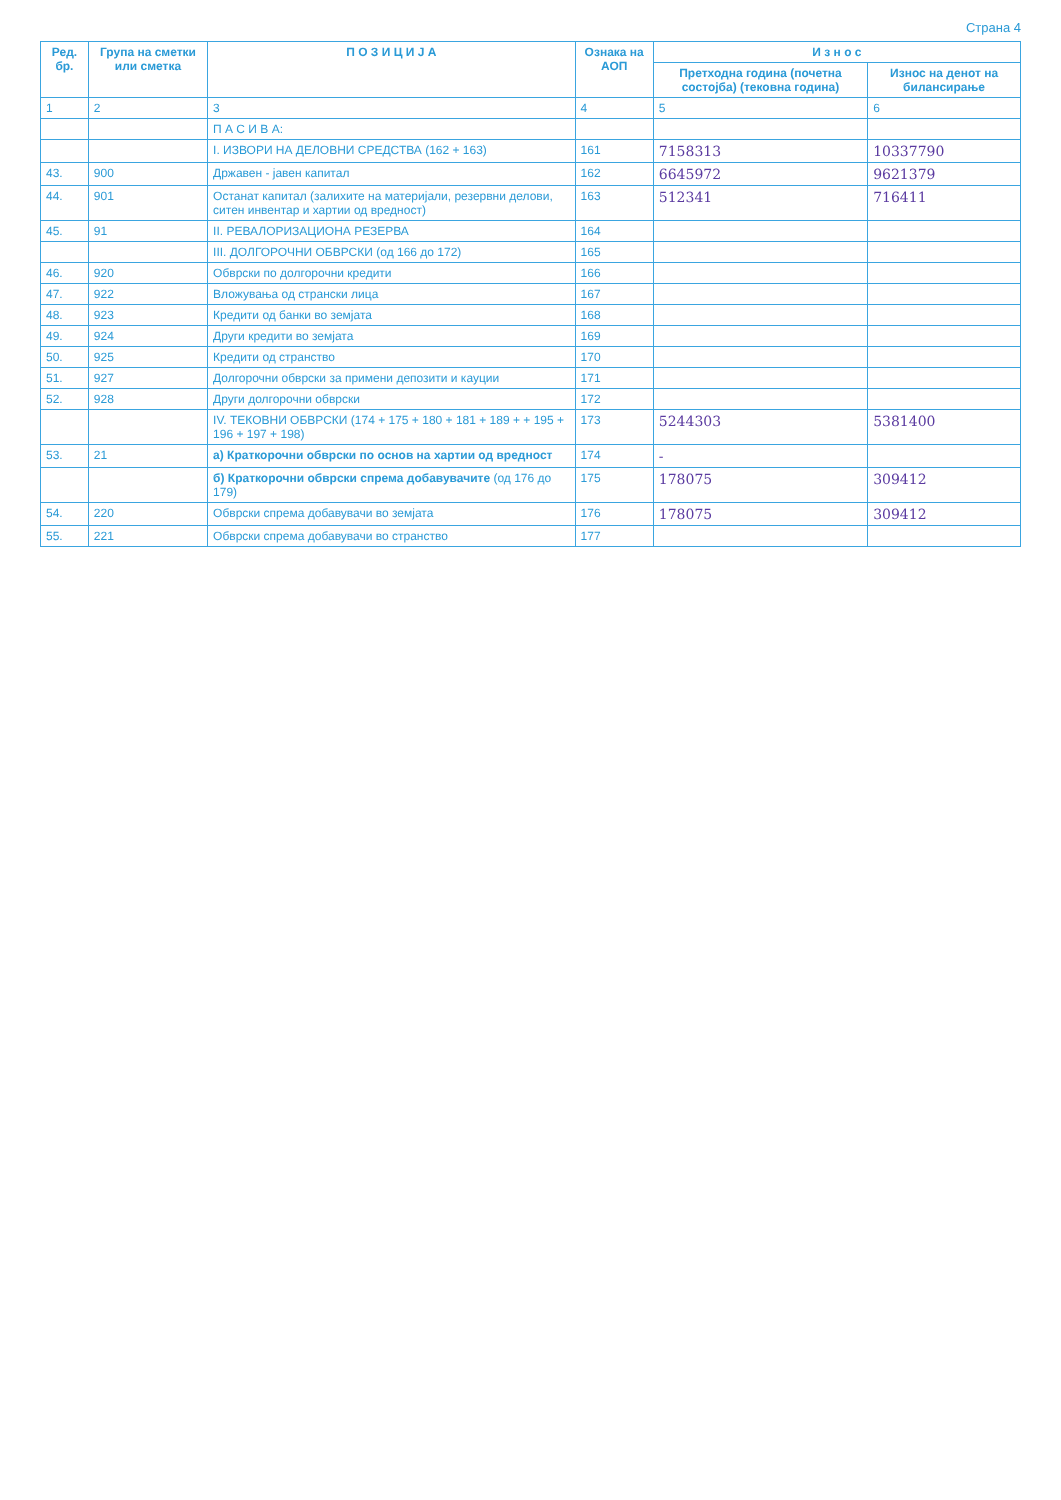Страна 4
| Ред. бр. | Група на сметки или сметка | П О З И Ц И Ј А | Ознака на АОП | И з н о с | |
| --- | --- | --- | --- | --- | --- |
| | | | | Претходна година (почетна состојба) (тековна година) | Износ на денот на билансирање |
| 1 | 2 | 3 | 4 | 5 | 6 |
| | | П А С И В А: | | | |
| | | I. ИЗВОРИ НА ДЕЛОВНИ СРЕДСТВА (162 + 163) | 161 | 7158313 | 10337790 |
| 43. | 900 | Државен - јавен капитал | 162 | 6645972 | 9621379 |
| 44. | 901 | Останат капитал (залихите на материјали, резервни делови, ситен инвентар и хартии од вредност) | 163 | 512341 | 716411 |
| 45. | 91 | II. РЕВАЛОРИЗАЦИОНА РЕЗЕРВА | 164 | | |
| | | III. ДОЛГОРОЧНИ ОБВРСКИ (од 166 до 172) | 165 | | |
| 46. | 920 | Обврски по долгорочни кредити | 166 | | |
| 47. | 922 | Вложувања од странски лица | 167 | | |
| 48. | 923 | Кредити од банки во земјата | 168 | | |
| 49. | 924 | Други кредити во земјата | 169 | | |
| 50. | 925 | Кредити од странство | 170 | | |
| 51. | 927 | Долгорочни обврски за примени депозити и кауции | 171 | | |
| 52. | 928 | Други долгорочни обврски | 172 | | |
| | | IV. ТЕКОВНИ ОБВРСКИ (174 + 175 + 180 + 181 + 189 + + 195 + 196 + 197 + 198) | 173 | 5244303 | 5381400 |
| 53. | 21 | а) Краткорочни обврски по основ на хартии од вредност | 174 | - | |
| | | б) Краткорочни обврски спрема добавувачите (од 176 до 179) | 175 | 178075 | 309412 |
| 54. | 220 | Обврски спрема добавувачи во земјата | 176 | 178075 | 309412 |
| 55. | 221 | Обврски спрема добавувачи во странство | 177 | | |